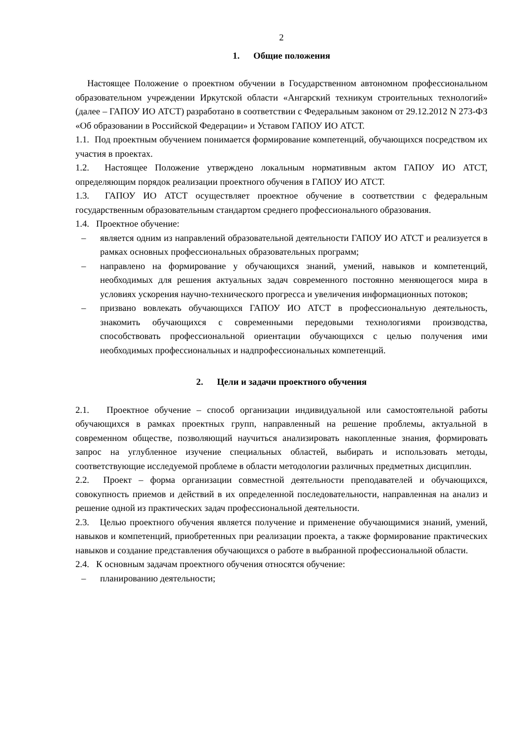2
1. Общие положения
Настоящее Положение о проектном обучении в Государственном автономном профессиональном образовательном учреждении Иркутской области «Ангарский техникум строительных технологий» (далее – ГАПОУ ИО АТСТ) разработано в соответствии с Федеральным законом от 29.12.2012 N 273-ФЗ «Об образовании в Российской Федерации» и Уставом ГАПОУ ИО АТСТ.
1.1. Под проектным обучением понимается формирование компетенций, обучающихся посредством их участия в проектах.
1.2. Настоящее Положение утверждено локальным нормативным актом ГАПОУ ИО АТСТ, определяющим порядок реализации проектного обучения в ГАПОУ ИО АТСТ.
1.3. ГАПОУ ИО АТСТ осуществляет проектное обучение в соответствии с федеральным государственным образовательным стандартом среднего профессионального образования.
1.4. Проектное обучение:
– является одним из направлений образовательной деятельности ГАПОУ ИО АТСТ и реализуется в рамках основных профессиональных образовательных программ;
– направлено на формирование у обучающихся знаний, умений, навыков и компетенций, необходимых для решения актуальных задач современного постоянно меняющегося мира в условиях ускорения научно-технического прогресса и увеличения информационных потоков;
– призвано вовлекать обучающихся ГАПОУ ИО АТСТ в профессиональную деятельность, знакомить обучающихся с современными передовыми технологиями производства, способствовать профессиональной ориентации обучающихся с целью получения ими необходимых профессиональных и надпрофессиональных компетенций.
2. Цели и задачи проектного обучения
2.1. Проектное обучение – способ организации индивидуальной или самостоятельной работы обучающихся в рамках проектных групп, направленный на решение проблемы, актуальной в современном обществе, позволяющий научиться анализировать накопленные знания, формировать запрос на углубленное изучение специальных областей, выбирать и использовать методы, соответствующие исследуемой проблеме в области методологии различных предметных дисциплин.
2.2. Проект – форма организации совместной деятельности преподавателей и обучающихся, совокупность приемов и действий в их определенной последовательности, направленная на анализ и решение одной из практических задач профессиональной деятельности.
2.3. Целью проектного обучения является получение и применение обучающимися знаний, умений, навыков и компетенций, приобретенных при реализации проекта, а также формирование практических навыков и создание представления обучающихся о работе в выбранной профессиональной области.
2.4. К основным задачам проектного обучения относятся обучение:
– планированию деятельности;